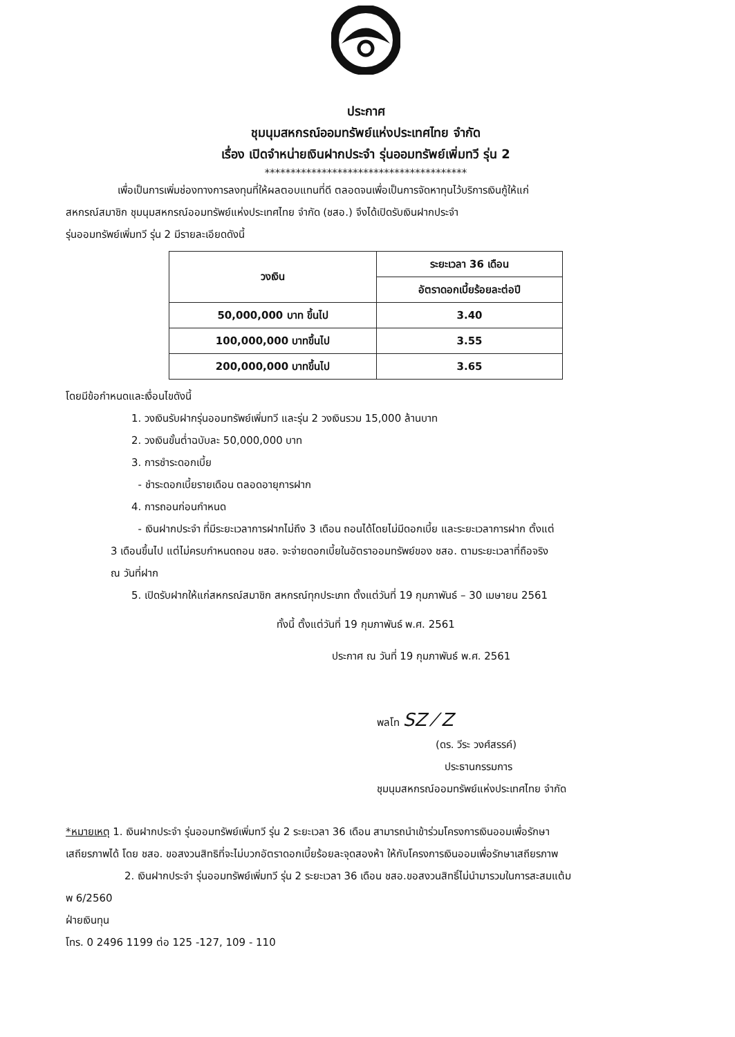ประกาศ
ชุมนุมสหกรณ์ออมทรัพย์แห่งประเทศไทย จำกัด
เรื่อง เปิดจำหน่ายเงินฝากประจำ รุ่นออมทรัพย์เพิ่มทวี รุ่น 2
***************************************
เพื่อเป็นการเพิ่มช่องทางการลงทุนที่ให้ผลตอบแทนที่ดี ตลอดจนเพื่อเป็นการจัดหาทุนไว้บริการเงินกู้ให้แก่
สหกรณ์สมาชิก ชุมนุมสหกรณ์ออมทรัพย์แห่งประเทศไทย จำกัด (ชสอ.) จึงได้เปิดรับเงินฝากประจำ
รุ่นออมทรัพย์เพิ่มทวี รุ่น 2 มีรายละเอียดดังนี้
| วงเงิน | ระยะเวลา 36 เดือน |
| --- | --- |
| | อัตราดอกเบี้ยร้อยละต่อปี |
| 50,000,000 บาท ขึ้นไป | 3.40 |
| 100,000,000 บาทขึ้นไป | 3.55 |
| 200,000,000 บาทขึ้นไป | 3.65 |
โดยมีข้อกำหนดและเงื่อนไขดังนี้
1. วงเงินรับฝากรุ่นออมทรัพย์เพิ่มทวี และรุ่น 2 วงเงินรวม 15,000 ล้านบาท
2. วงเงินขั้นต่ำฉบับละ 50,000,000 บาท
3. การชำระดอกเบี้ย
- ชำระดอกเบี้ยรายเดือน ตลอดอายุการฝาก
4. การถอนก่อนกำหนด
- เงินฝากประจำ ที่มีระยะเวลาการฝากไม่ถึง 3 เดือน ถอนได้โดยไม่มีดอกเบี้ย และระยะเวลาการฝาก ตั้งแต่
3 เดือนขึ้นไป แต่ไม่ครบกำหนดถอน ชสอ. จะจ่ายดอกเบี้ยในอัตราออมทรัพย์ของ ชสอ. ตามระยะเวลาที่ถือจริง
ณ วันที่ฝาก
5. เปิดรับฝากให้แก่สหกรณ์สมาชิก สหกรณ์ทุกประเภท ตั้งแต่วันที่ 19 กุมภาพันธ์ – 30 เมษายน 2561
ทั้งนี้ ตั้งแต่วันที่ 19 กุมภาพันธ์ พ.ศ. 2561
ประกาศ ณ วันที่ 19 กุมภาพันธ์ พ.ศ. 2561
พลโท SZ ⁄ Z
(ดร. วีระ วงศ์สรรค์)
ประธานกรรมการ
ชุมนุมสหกรณ์ออมทรัพย์แห่งประเทศไทย จำกัด
*หมายเหตุ 1. เงินฝากประจำ รุ่นออมทรัพย์เพิ่มทวี รุ่น 2 ระยะเวลา 36 เดือน สามารถนำเข้าร่วมโครงการเงินออมเพื่อรักษา
เสถียรภาพได้ โดย ชสอ. ขอสงวนสิทธิที่จะไม่บวกอัตราดอกเบี้ยร้อยละจุดสองห้า ให้กับโครงการเงินออมเพื่อรักษาเสถียรภาพ
2. เงินฝากประจำ รุ่นออมทรัพย์เพิ่มทวี รุ่น 2 ระยะเวลา 36 เดือน ชสอ.ขอสงวนสิทธิ์ไม่นำมารวมในการสะสมแต้ม
พ 6/2560
ฝ่ายเงินทุน
โทร. 0 2496 1199 ต่อ 125 -127, 109 - 110